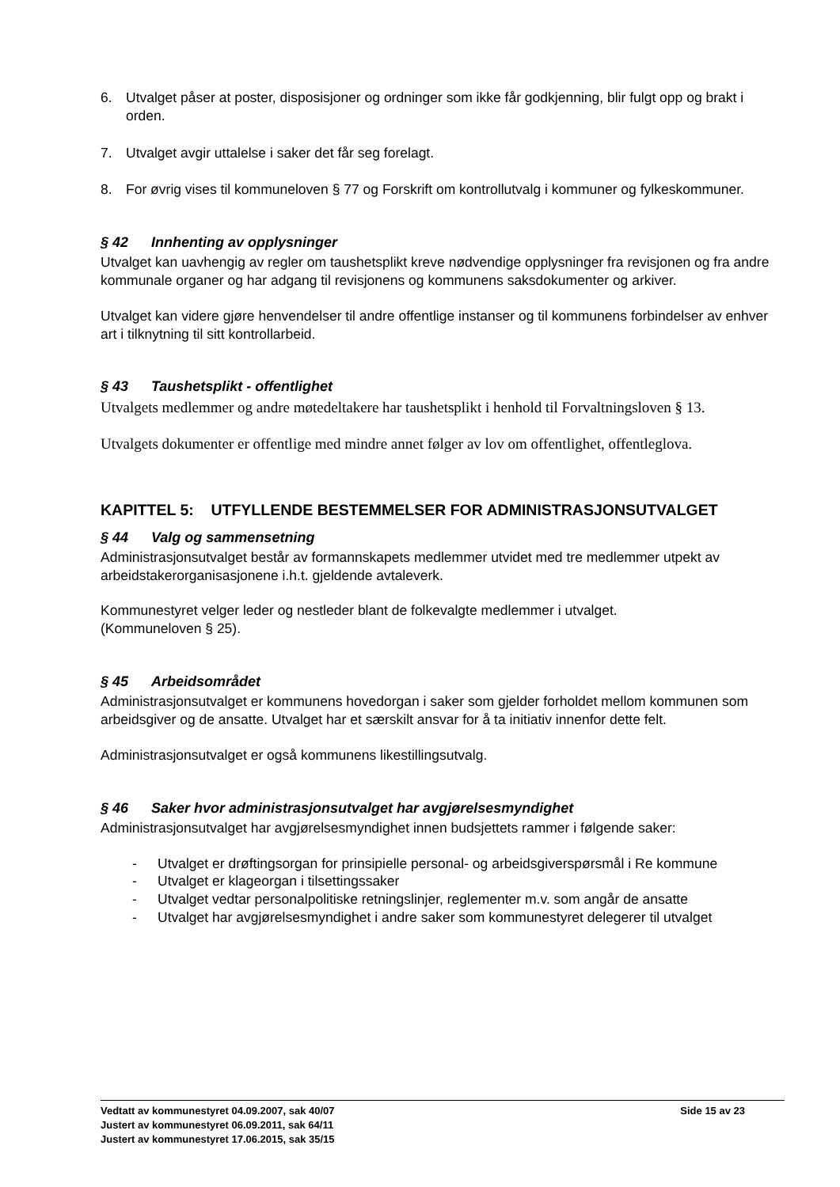6. Utvalget påser at poster, disposisjoner og ordninger som ikke får godkjenning, blir fulgt opp og brakt i orden.
7. Utvalget avgir uttalelse i saker det får seg forelagt.
8. For øvrig vises til kommuneloven § 77 og Forskrift om kontrollutvalg i kommuner og fylkeskommuner.
§ 42 Innhenting av opplysninger
Utvalget kan uavhengig av regler om taushetsplikt kreve nødvendige opplysninger fra revisjonen og fra andre kommunale organer og har adgang til revisjonens og kommunens saksdokumenter og arkiver.
Utvalget kan videre gjøre henvendelser til andre offentlige instanser og til kommunens forbindelser av enhver art i tilknytning til sitt kontrollarbeid.
§ 43 Taushetsplikt - offentlighet
Utvalgets medlemmer og andre møtedeltakere har taushetsplikt i henhold til Forvaltningsloven § 13.
Utvalgets dokumenter er offentlige med mindre annet følger av lov om offentlighet, offentleglova.
KAPITTEL 5: UTFYLLENDE BESTEMMELSER FOR ADMINISTRASJONSUTVALGET
§ 44 Valg og sammensetning
Administrasjonsutvalget består av formannskapets medlemmer utvidet med tre medlemmer utpekt av arbeidstakerorganisasjonene i.h.t. gjeldende avtaleverk.
Kommunestyret velger leder og nestleder blant de folkevalgte medlemmer i utvalget.
(Kommuneloven § 25).
§ 45 Arbeidsområdet
Administrasjonsutvalget er kommunens hovedorgan i saker som gjelder forholdet mellom kommunen som arbeidsgiver og de ansatte. Utvalget har et særskilt ansvar for å ta initiativ innenfor dette felt.
Administrasjonsutvalget er også kommunens likestillingsutvalg.
§ 46 Saker hvor administrasjonsutvalget har avgjørelsesmyndighet
Administrasjonsutvalget har avgjørelsesmyndighet innen budsjettets rammer i følgende saker:
- Utvalget er drøftingsorgan for prinsipielle personal- og arbeidsgiverspørsmål i Re kommune
- Utvalget er klageorgan i tilsettingssaker
- Utvalget vedtar personalpolitiske retningslinjer, reglementer m.v. som angår de ansatte
- Utvalget har avgjørelsesmyndighet i andre saker som kommunestyret delegerer til utvalget
Side 15 av 23 Vedtatt av kommunestyret 04.09.2007, sak 40/07
Justert av kommunestyret 06.09.2011, sak 64/11
Justert av kommunestyret 17.06.2015, sak 35/15